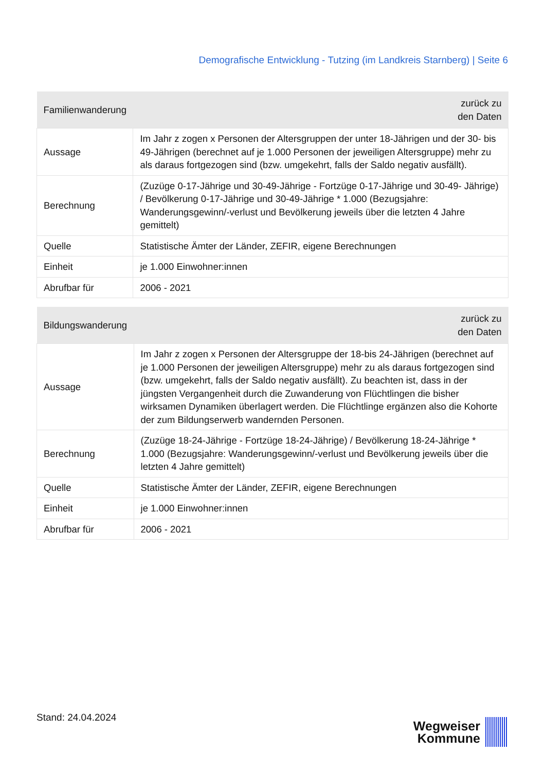Demografische Entwicklung - Tutzing (im Landkreis Starnberg) | Seite 6
| Familienwanderung | zurück zu den Daten |
| --- | --- |
| Aussage | Im Jahr z zogen x Personen der Altersgruppen der unter 18-Jährigen und der 30- bis 49-Jährigen (berechnet auf je 1.000 Personen der jeweiligen Altersgruppe) mehr zu als daraus fortgezogen sind (bzw. umgekehrt, falls der Saldo negativ ausfällt). |
| Berechnung | (Zuzüge 0-17-Jährige und 30-49-Jährige - Fortzüge 0-17-Jährige und 30-49- Jährige) / Bevölkerung 0-17-Jährige und 30-49-Jährige * 1.000 (Bezugsjahre: Wanderungsgewinn/-verlust und Bevölkerung jeweils über die letzten 4 Jahre gemittelt) |
| Quelle | Statistische Ämter der Länder, ZEFIR, eigene Berechnungen |
| Einheit | je 1.000 Einwohner:innen |
| Abrufbar für | 2006 - 2021 |
| Bildungswanderung | zurück zu den Daten |
| --- | --- |
| Aussage | Im Jahr z zogen x Personen der Altersgruppe der 18-bis 24-Jährigen (berechnet auf je 1.000 Personen der jeweiligen Altersgruppe) mehr zu als daraus fortgezogen sind (bzw. umgekehrt, falls der Saldo negativ ausfällt). Zu beachten ist, dass in der jüngsten Vergangenheit durch die Zuwanderung von Flüchtlingen die bisher wirksamen Dynamiken überlagert werden. Die Flüchtlinge ergänzen also die Kohorte der zum Bildungserwerb wandernden Personen. |
| Berechnung | (Zuzüge 18-24-Jährige - Fortzüge 18-24-Jährige) / Bevölkerung 18-24-Jährige * 1.000 (Bezugsjahre: Wanderungsgewinn/-verlust und Bevölkerung jeweils über die letzten 4 Jahre gemittelt) |
| Quelle | Statistische Ämter der Länder, ZEFIR, eigene Berechnungen |
| Einheit | je 1.000 Einwohner:innen |
| Abrufbar für | 2006 - 2021 |
Stand: 24.04.2024
Wegweiser
Kommune